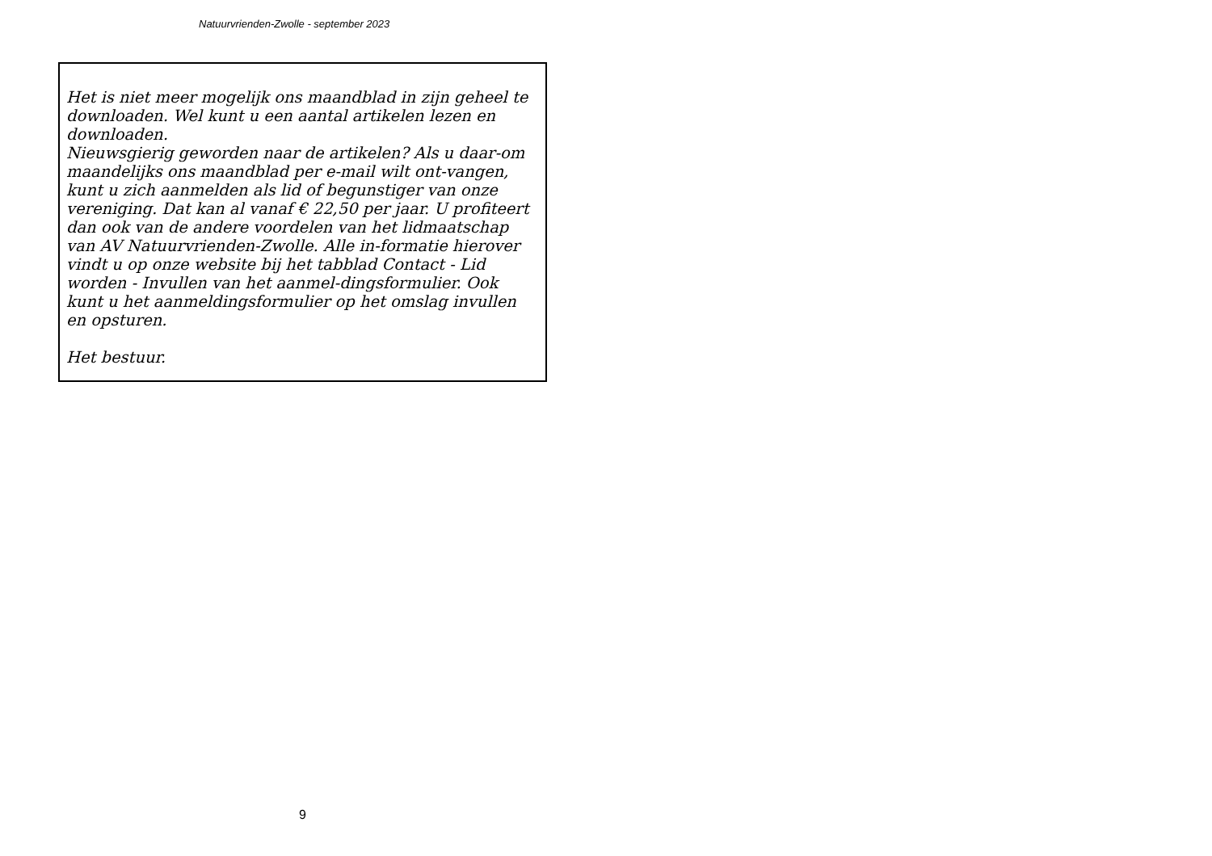Natuurvrienden-Zwolle - september 2023
Het is niet meer mogelijk ons maandblad in zijn geheel te downloaden. Wel kunt u een aantal artikelen lezen en downloaden.
Nieuwsgierig geworden naar de artikelen? Als u daar-om maandelijks ons maandblad per e-mail wilt ont-vangen, kunt u zich aanmelden als lid of begunstiger van onze vereniging. Dat kan al vanaf € 22,50 per jaar. U profiteert dan ook van de andere voordelen van het lidmaatschap van AV Natuurvrienden-Zwolle. Alle in-formatie hierover vindt u op onze website bij het tabblad Contact - Lid worden - Invullen van het aanmel-dingsformulier. Ook kunt u het aanmeldingsformulier op het omslag invullen en opsturen.
Het bestuur.
9